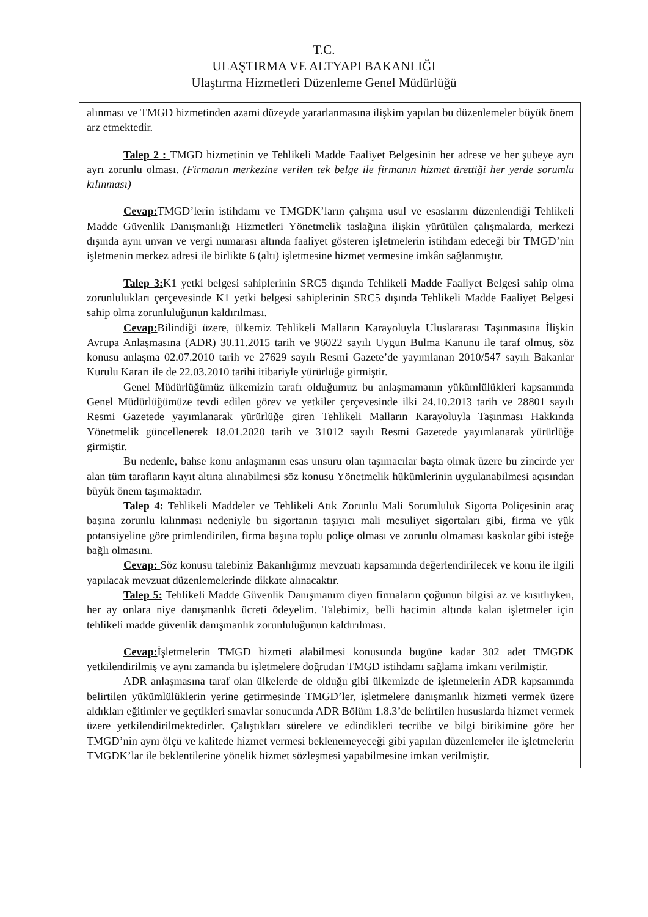T.C.
ULAŞTIRMA VE ALTYAPI BAKANLIĞI
Ulaştırma Hizmetleri Düzenleme Genel Müdürlüğü
alınması ve TMGD hizmetinden azami düzeyde yararlanmasına ilişkim yapılan bu düzenlemeler büyük önem arz etmektedir.
Talep 2 : TMGD hizmetinin ve Tehlikeli Madde Faaliyet Belgesinin her adrese ve her şubeye ayrı ayrı zorunlu olması. (Firmanın merkezine verilen tek belge ile firmanın hizmet ürettiği her yerde sorumlu kılınması)
Cevap: TMGD’lerin istihdamı ve TMGDK’ların çalışma usul ve esaslarını düzenlendiği Tehlikeli Madde Güvenlik Danışmanlığı Hizmetleri Yönetmelik taslağına ilişkin yürütülen çalışmalarda, merkezi dışında aynı unvan ve vergi numarası altında faaliyet gösteren işletmelerin istihdam edeceği bir TMGD’nin işletmenin merkez adresi ile birlikte 6 (altı) işletmesine hizmet vermesine imkân sağlanmıştır.
Talep 3: K1 yetki belgesi sahiplerinin SRC5 dışında Tehlikeli Madde Faaliyet Belgesi sahip olma zorunlulukları çerçevesinde K1 yetki belgesi sahiplerinin SRC5 dışında Tehlikeli Madde Faaliyet Belgesi sahip olma zorunluluğunun kaldırılması.
Cevap: Bilindiği üzere, ülkemiz Tehlikeli Malların Karayoluyla Uluslararası Taşınmasına İlişkin Avrupa Anlaşmasına (ADR) 30.11.2015 tarih ve 96022 sayılı Uygun Bulma Kanunu ile taraf olmuş, söz konusu anlaşma 02.07.2010 tarih ve 27629 sayılı Resmi Gazete’de yayımlanan 2010/547 sayılı Bakanlar Kurulu Kararı ile de 22.03.2010 tarihi itibariyle yürürlüğe girmiştir.
Genel Müdürlüğümüz ülkemizin tarafı olduğumuz bu anlaşmamanın yükümlülükleri kapsamında Genel Müdürlüğümüze tevdi edilen görev ve yetkiler çerçevesinde ilki 24.10.2013 tarih ve 28801 sayılı Resmi Gazetede yayımlanarak yürürlüğe giren Tehlikeli Malların Karayoluyla Taşınması Hakkında Yönetmelik güncellenerek 18.01.2020 tarih ve 31012 sayılı Resmi Gazetede yayımlanarak yürürlüğe girmiştir.
Bu nedenle, bahse konu anlaşmanın esas unsuru olan taşımacılar başta olmak üzere bu zincirde yer alan tüm tarafların kayıt altına alınabilmesi söz konusu Yönetmelik hükümlerinin uygulanabilmesi açısından büyük önem taşımaktadır.
Talep 4: Tehlikeli Maddeler ve Tehlikeli Atık Zorunlu Mali Sorumluluk Sigorta Poliçesinin araç başına zorunlu kılınması nedeniyle bu sigortanın taşıyıcı mali mesuliyet sigortaları gibi, firma ve yük potansiyeline göre primlendirilen, firma başına toplu poliçe olması ve zorunlu olmaması kaskolar gibi isteğe bağlı olmasını.
Cevap: Söz konusu talebiniz Bakanlığımız mevzuatı kapsamında değerlendirilecek ve konu ile ilgili yapılacak mevzuat düzenlemelerinde dikkate alınacaktır.
Talep 5: Tehlikeli Madde Güvenlik Danışmanım diyen firmaların çoğunun bilgisi az ve kısıtlıyken, her ay onlara niye danışmanlık ücreti ödeyelim. Talebimiz, belli hacimin altında kalan işletmeler için tehlikeli madde güvenlik danışmanlık zorunluluğunun kaldırılması.
Cevap: İşletmelerin TMGD hizmeti alabilmesi konusunda bugüne kadar 302 adet TMGDK yetkilendirilmiş ve aynı zamanda bu işletmelere doğrudan TMGD istihdamı sağlama imkanı verilmiştir.
ADR anlaşmasına taraf olan ülkelerde de olduğu gibi ülkemizde de işletmelerin ADR kapsamında belirtilen yükümlülüklerin yerine getirmesinde TMGD’ler, işletmelere danışmanlık hizmeti vermek üzere aldıkları eğitimler ve geçtikleri sınavlar sonucunda ADR Bölüm 1.8.3’de belirtilen hususlarda hizmet vermek üzere yetkilendirilmektedirler. Çalıştıkları sürelere ve edindikleri tecrübe ve bilgi birikimine göre her TMGD’nin aynı ölçü ve kalitede hizmet vermesi beklenemeyeceği gibi yapılan düzenlemeler ile işletmelerin TMGDK’lar ile beklentilerine yönelik hizmet sözleşmesi yapabilmesine imkan verilmiştir.